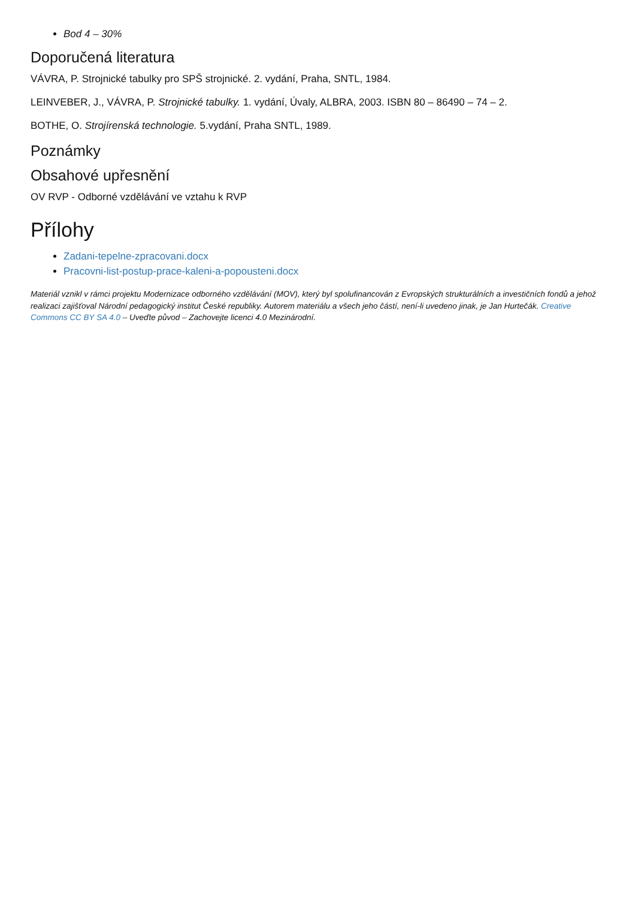Bod 4 – 30%
Doporučená literatura
VÁVRA, P. Strojnické tabulky pro SPŠ strojnické. 2. vydání, Praha, SNTL, 1984.
LEINVEBER, J., VÁVRA, P. Strojnické tabulky. 1. vydání, Úvaly, ALBRA, 2003. ISBN 80 – 86490 – 74 – 2.
BOTHE, O. Strojírenská technologie. 5.vydání, Praha SNTL, 1989.
Poznámky
Obsahové upřesnění
OV RVP - Odborné vzdělávání ve vztahu k RVP
Přílohy
Zadani-tepelne-zpracovani.docx
Pracovni-list-postup-prace-kaleni-a-popousteni.docx
Materiál vznikl v rámci projektu Modernizace odborného vzdělávání (MOV), který byl spolufinancován z Evropských strukturálních a investičních fondů a jehož realizaci zajišťoval Národní pedagogický institut České republiky. Autorem materiálu a všech jeho částí, není-li uvedeno jinak, je Jan Hurtečák. Creative Commons CC BY SA 4.0 – Uveďte původ – Zachovejte licenci 4.0 Mezinárodní.